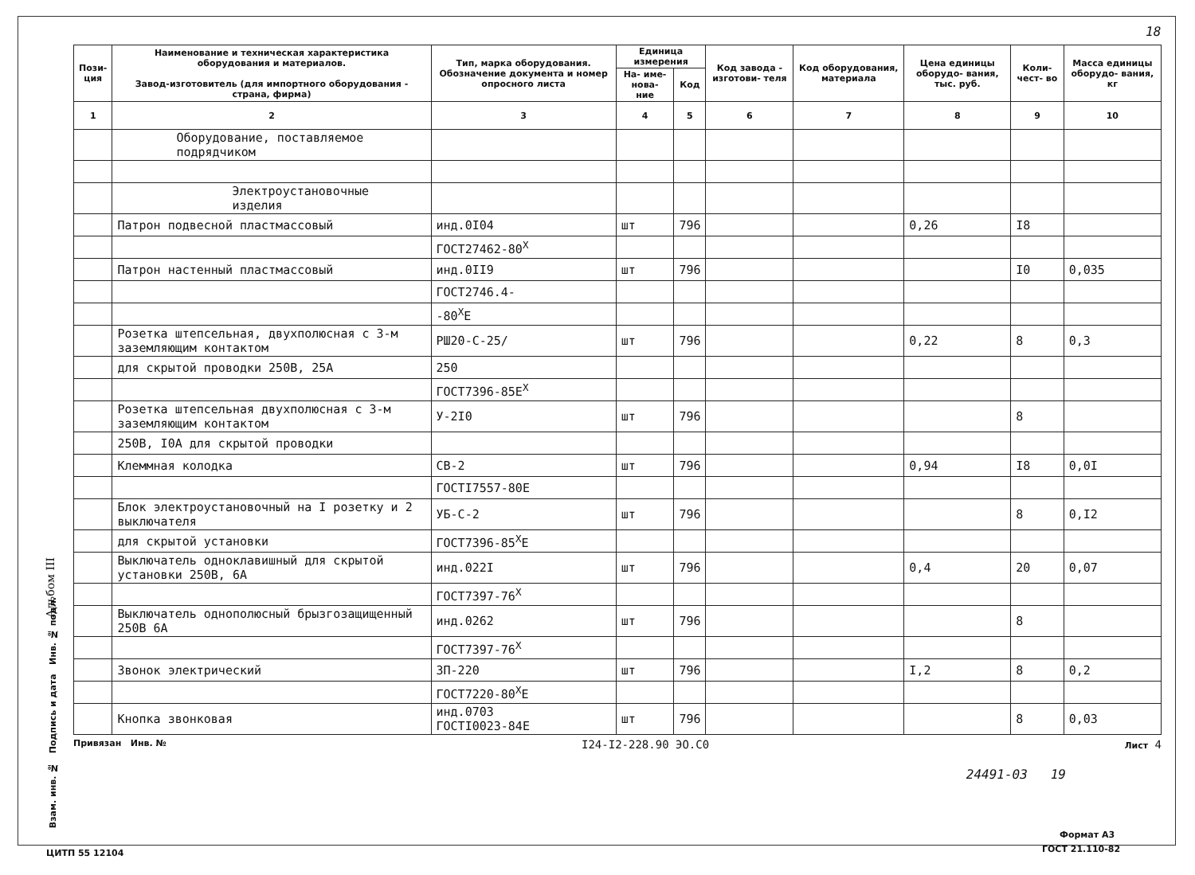18
Альбом III
| Пози- ция | Наименование и техническая характеристика оборудования и материалов. Завод-изготовитель (для импортного оборудования - страна, фирма) | Тип, марка оборудования. Обозначение документа и номер опросного листа | Единица измерения | | Код завода - изготови- теля | Код оборудования, материала | Цена единицы оборудо- вания, тыс. руб. | Коли- чест- во | Масса единицы оборудо- вания, кг |
| --- | --- | --- | --- | --- | --- | --- | --- | --- | --- |
| | | | На- име- нова- ние | Код | | | | | |
| 1 | 2 | 3 | 4 | 5 | 6 | 7 | 8 | 9 | 10 |
| | Оборудование, поставляемое подрядчиком | | | | | | | | |
| | Электроустановочные изделия | | | | | | | | |
| | Патрон подвесной пластмассовый | инд.0I04 | шт | 796 | | | 0,26 | I8 | |
| | | ГОСТ27462-80<sup>X</sup> | | | | | | | |
| | Патрон настенный пластмассовый | инд.0II9 | шт | 796 | | | | I0 | 0,035 |
| | | ГОСТ2746.4- | | | | | | | |
| | | -80<sup>X</sup>Е | | | | | | | |
| | Розетка штепсельная, двухполюсная с 3-м заземляющим контактом | РШ20-С-25/ | шт | 796 | | | 0,22 | 8 | 0,3 |
| | для скрытой проводки 250В, 25А | 250 | | | | | | | |
| | | ГОСТ7396-85Е<sup>X</sup> | | | | | | | |
| | Розетка штепсельная двухполюсная с 3-м заземляющим контактом | У-2I0 | шт | 796 | | | | 8 | |
| | 250В, I0А для скрытой проводки | | | | | | | | |
| | Клеммная колодка | СВ-2 | шт | 796 | | | 0,94 | I8 | 0,0I |
| | | ГОСТI7557-80Е | | | | | | | |
| | Блок электроустановочный на I розетку и 2 выключателя | УБ-С-2 | шт | 796 | | | | 8 | 0,I2 |
| | для скрытой установки | ГОСТ7396-85<sup>X</sup>Е | | | | | | | |
| | Выключатель одноклавишный для скрытой установки 250В, 6А | инд.022I | шт | 796 | | | 0,4 | 20 | 0,07 |
| | | ГОСТ7397-76<sup>X</sup> | | | | | | | |
| | Выключатель однополюсный брызгозащищенный 250В 6А | инд.0262 | шт | 796 | | | | 8 | |
| | | ГОСТ7397-76<sup>X</sup> | | | | | | | |
| | Звонок электрический | ЗП-220 | шт | 796 | | | I,2 | 8 | 0,2 |
| | | ГОСТ7220-80<sup>X</sup>Е | | | | | | | |
| | Кнопка звонковая | инд.0703 ГОСТI0023-84Е | шт | 796 | | | | 8 | 0,03 |
Привязан Инв. № I24-I2-228.90 ЭО.С0 Лист 4
24491-03 19
Взам. инв. № Подпись и дата Инв. № подл.
Формат А3
ГОСТ 21.110-82
ЦИТП 55 12104